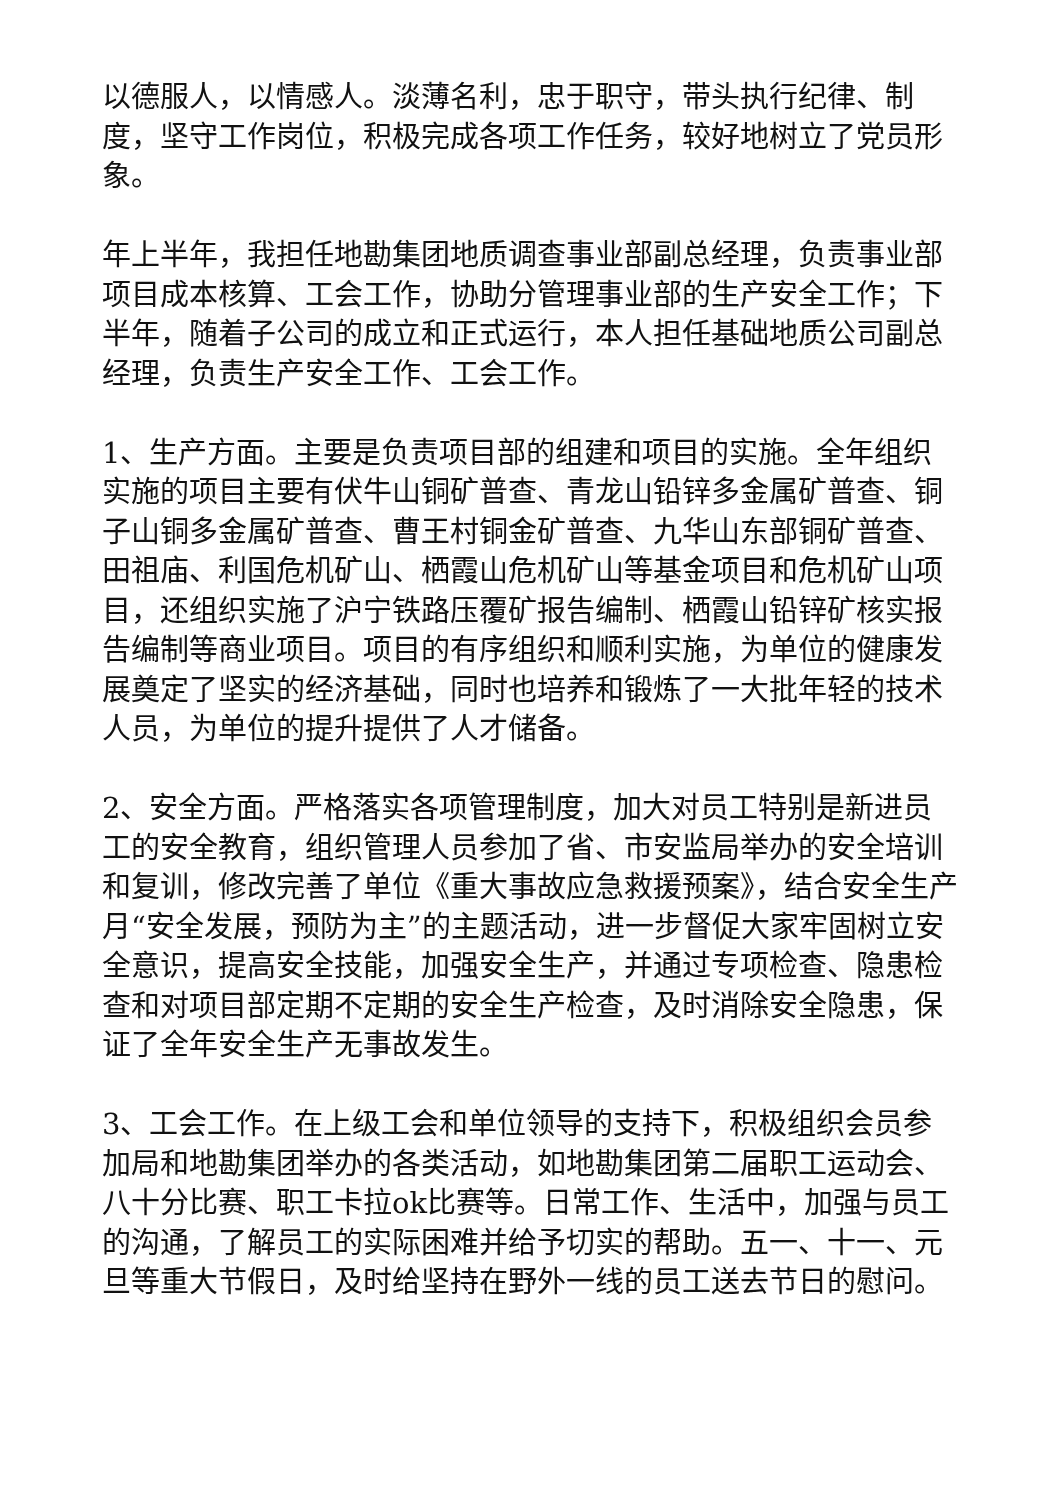以德服人，以情感人。淡薄名利，忠于职守，带头执行纪律、制度，坚守工作岗位，积极完成各项工作任务，较好地树立了党员形象。
年上半年，我担任地勘集团地质调查事业部副总经理，负责事业部项目成本核算、工会工作，协助分管理事业部的生产安全工作；下半年，随着子公司的成立和正式运行，本人担任基础地质公司副总经理，负责生产安全工作、工会工作。
1、生产方面。主要是负责项目部的组建和项目的实施。全年组织实施的项目主要有伏牛山铜矿普查、青龙山铅锌多金属矿普查、铜子山铜多金属矿普查、曹王村铜金矿普查、九华山东部铜矿普查、田祖庙、利国危机矿山、栖霞山危机矿山等基金项目和危机矿山项目，还组织实施了沪宁铁路压覆矿报告编制、栖霞山铅锌矿核实报告编制等商业项目。项目的有序组织和顺利实施，为单位的健康发展奠定了坚实的经济基础，同时也培养和锻炼了一大批年轻的技术人员，为单位的提升提供了人才储备。
2、安全方面。严格落实各项管理制度，加大对员工特别是新进员工的安全教育，组织管理人员参加了省、市安监局举办的安全培训和复训，修改完善了单位《重大事故应急救援预案》，结合安全生产月“安全发展，预防为主”的主题活动，进一步督促大家牢固树立安全意识，提高安全技能，加强安全生产，并通过专项检查、隐患检查和对项目部定期不定期的安全生产检查，及时消除安全隐患，保证了全年安全生产无事故发生。
3、工会工作。在上级工会和单位领导的支持下，积极组织会员参加局和地勘集团举办的各类活动，如地勘集团第二届职工运动会、八十分比赛、职工卡拉ok比赛等。日常工作、生活中，加强与员工的沟通，了解员工的实际困难并给予切实的帮助。五一、十一、元旦等重大节假日，及时给坚持在野外一线的员工送去节日的慰问。